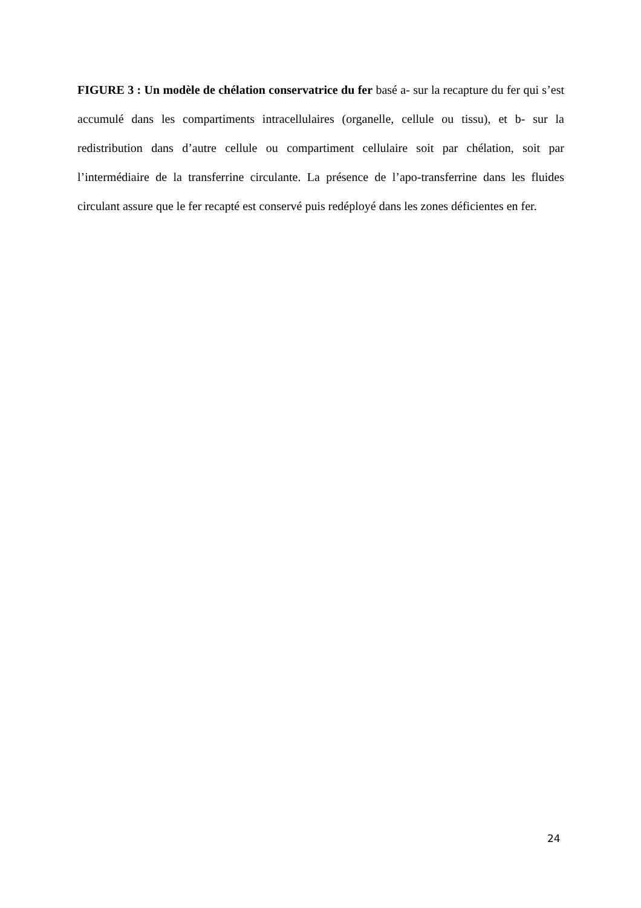FIGURE 3 : Un modèle de chélation conservatrice du fer basé a- sur la recapture du fer qui s’est accumulé dans les compartiments intracellulaires (organelle, cellule ou tissu), et b- sur la redistribution dans d’autre cellule ou compartiment cellulaire soit par chélation, soit par l’intermédiaire de la transferrine circulante. La présence de l’apo-transferrine dans les fluides circulant assure que le fer recapté est conservé puis redéployé dans les zones déficientes en fer.
24